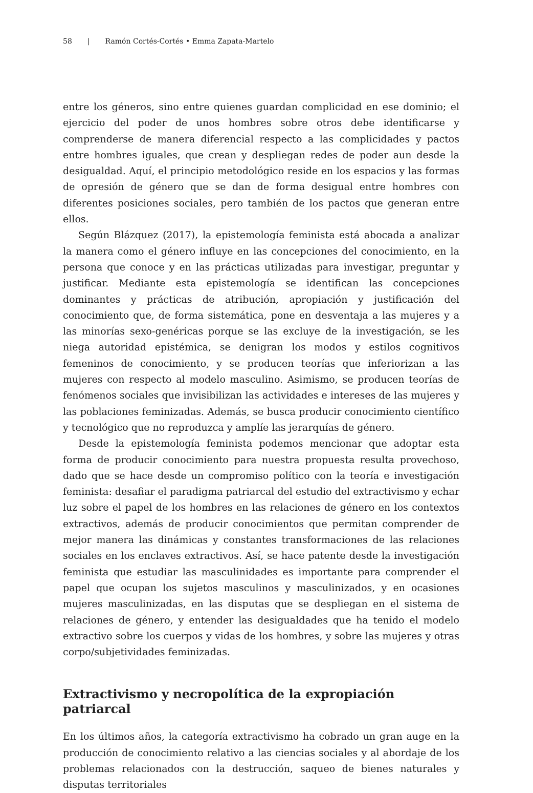58 | Ramón Cortés-Cortés • Emma Zapata-Martelo
entre los géneros, sino entre quienes guardan complicidad en ese dominio; el ejercicio del poder de unos hombres sobre otros debe identificarse y comprenderse de manera diferencial respecto a las complicidades y pactos entre hombres iguales, que crean y despliegan redes de poder aun desde la desigualdad. Aquí, el principio metodológico reside en los espacios y las formas de opresión de género que se dan de forma desigual entre hombres con diferentes posiciones sociales, pero también de los pactos que generan entre ellos.
Según Blázquez (2017), la epistemología feminista está abocada a analizar la manera como el género influye en las concepciones del conocimiento, en la persona que conoce y en las prácticas utilizadas para investigar, preguntar y justificar. Mediante esta epistemología se identifican las concepciones dominantes y prácticas de atribución, apropiación y justificación del conocimiento que, de forma sistemática, pone en desventaja a las mujeres y a las minorías sexo-genéricas porque se las excluye de la investigación, se les niega autoridad epistémica, se denigran los modos y estilos cognitivos femeninos de conocimiento, y se producen teorías que inferiorizan a las mujeres con respecto al modelo masculino. Asimismo, se producen teorías de fenómenos sociales que invisibilizan las actividades e intereses de las mujeres y las poblaciones feminizadas. Además, se busca producir conocimiento científico y tecnológico que no reproduzca y amplíe las jerarquías de género.
Desde la epistemología feminista podemos mencionar que adoptar esta forma de producir conocimiento para nuestra propuesta resulta provechoso, dado que se hace desde un compromiso político con la teoría e investigación feminista: desafiar el paradigma patriarcal del estudio del extractivismo y echar luz sobre el papel de los hombres en las relaciones de género en los contextos extractivos, además de producir conocimientos que permitan comprender de mejor manera las dinámicas y constantes transformaciones de las relaciones sociales en los enclaves extractivos. Así, se hace patente desde la investigación feminista que estudiar las masculinidades es importante para comprender el papel que ocupan los sujetos masculinos y masculinizados, y en ocasiones mujeres masculinizadas, en las disputas que se despliegan en el sistema de relaciones de género, y entender las desigualdades que ha tenido el modelo extractivo sobre los cuerpos y vidas de los hombres, y sobre las mujeres y otras corpo/subjetividades feminizadas.
Extractivismo y necropolítica de la expropiación patriarcal
En los últimos años, la categoría extractivismo ha cobrado un gran auge en la producción de conocimiento relativo a las ciencias sociales y al abordaje de los problemas relacionados con la destrucción, saqueo de bienes naturales y disputas territoriales